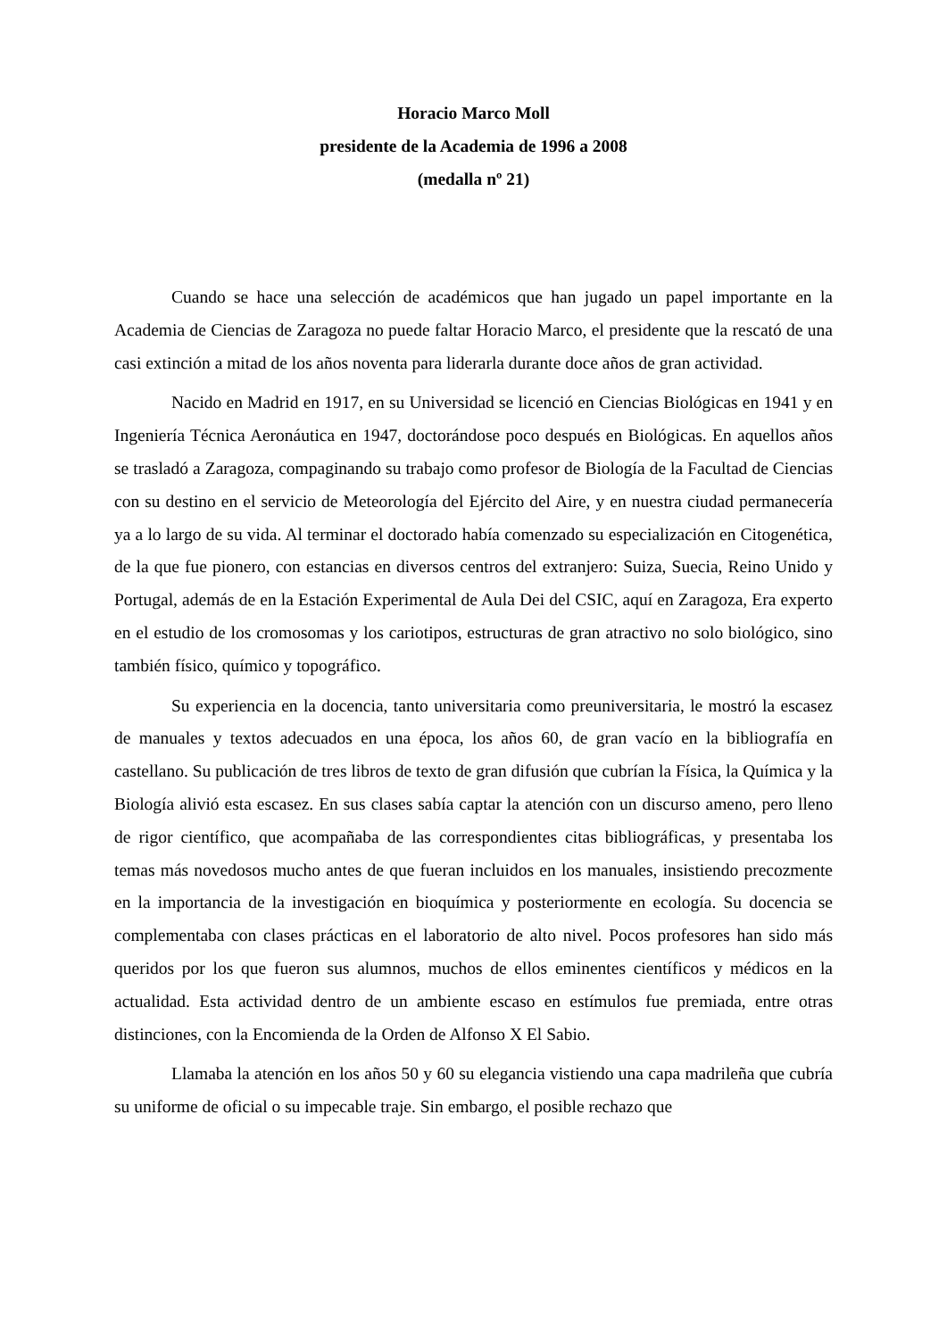Horacio Marco Moll
presidente de la Academia de 1996 a 2008
(medalla nº 21)
Cuando se hace una selección de académicos que han jugado un papel importante en la Academia de Ciencias de Zaragoza no puede faltar Horacio Marco, el presidente que la rescató de una casi extinción a mitad de los años noventa para liderarla durante doce años de gran actividad.
Nacido en Madrid en 1917, en su Universidad se licenció en Ciencias Biológicas en 1941 y en Ingeniería Técnica Aeronáutica en 1947, doctorándose poco después en Biológicas. En aquellos años se trasladó a Zaragoza, compaginando su trabajo como profesor de Biología de la Facultad de Ciencias con su destino en el servicio de Meteorología del Ejército del Aire, y en nuestra ciudad permanecería ya a lo largo de su vida. Al terminar el doctorado había comenzado su especialización en Citogenética, de la que fue pionero, con estancias en diversos centros del extranjero: Suiza, Suecia, Reino Unido y Portugal, además de en la Estación Experimental de Aula Dei del CSIC, aquí en Zaragoza, Era experto en el estudio de los cromosomas y los cariotipos, estructuras de gran atractivo no solo biológico, sino también físico, químico y topográfico.
Su experiencia en la docencia, tanto universitaria como preuniversitaria, le mostró la escasez de manuales y textos adecuados en una época, los años 60, de gran vacío en la bibliografía en castellano. Su publicación de tres libros de texto de gran difusión que cubrían la Física, la Química y la Biología alivió esta escasez. En sus clases sabía captar la atención con un discurso ameno, pero lleno de rigor científico, que acompañaba de las correspondientes citas bibliográficas, y presentaba los temas más novedosos mucho antes de que fueran incluidos en los manuales, insistiendo precozmente en la importancia de la investigación en bioquímica y posteriormente en ecología. Su docencia se complementaba con clases prácticas en el laboratorio de alto nivel. Pocos profesores han sido más queridos por los que fueron sus alumnos, muchos de ellos eminentes científicos y médicos en la actualidad. Esta actividad dentro de un ambiente escaso en estímulos fue premiada, entre otras distinciones, con la Encomienda de la Orden de Alfonso X El Sabio.
Llamaba la atención en los años 50 y 60 su elegancia vistiendo una capa madrileña que cubría su uniforme de oficial o su impecable traje. Sin embargo, el posible rechazo que